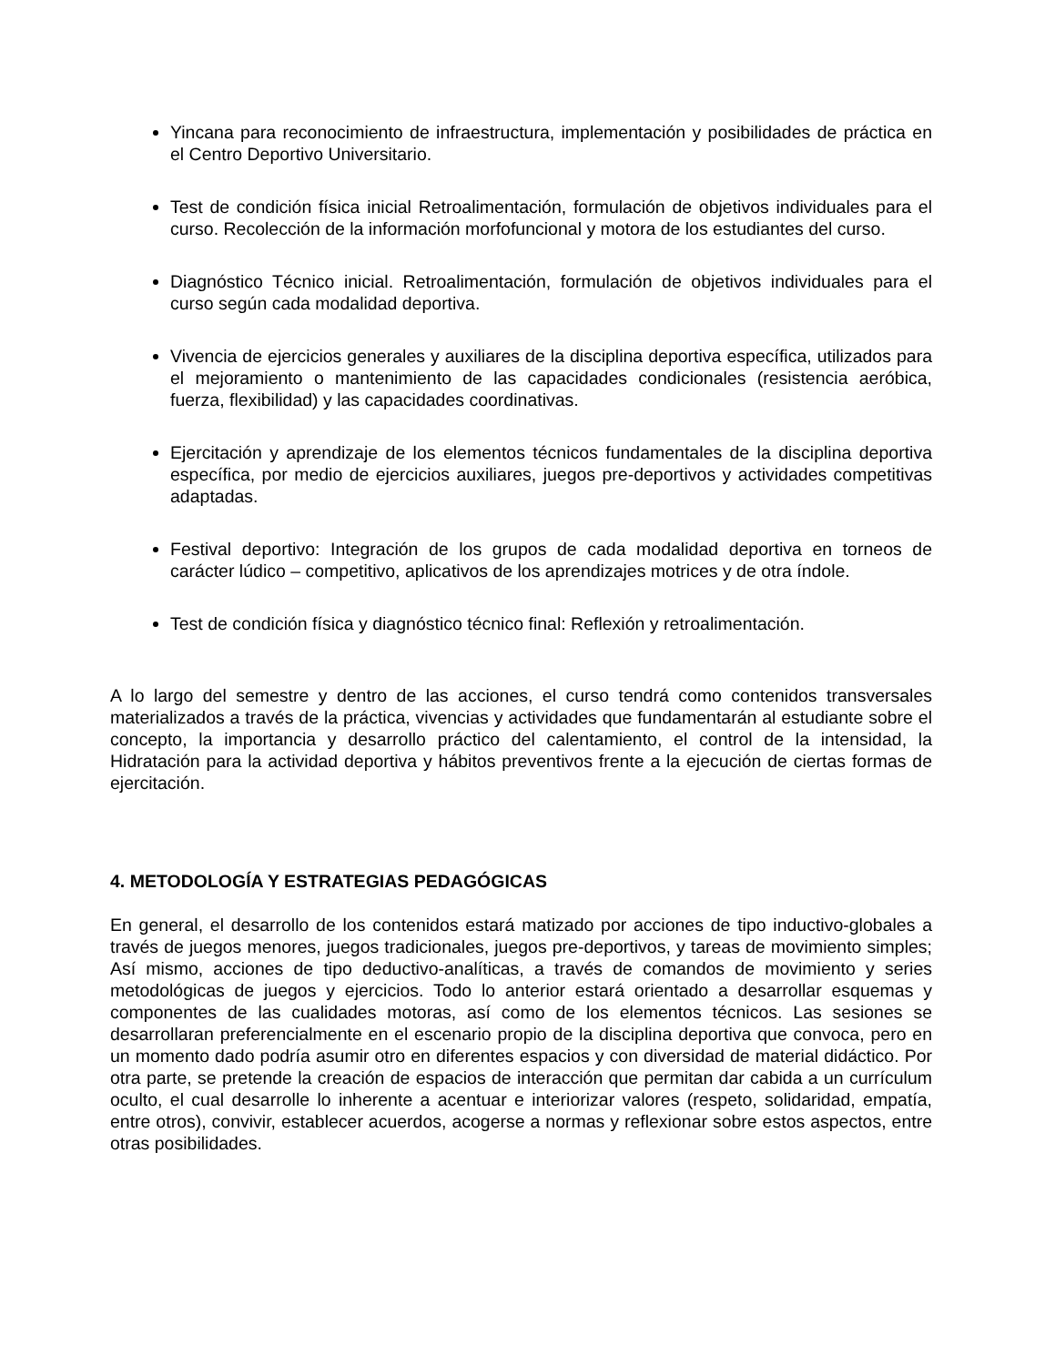Yincana para reconocimiento de infraestructura, implementación y posibilidades de práctica en el Centro Deportivo Universitario.
Test de condición física inicial Retroalimentación, formulación de objetivos individuales para el curso. Recolección de la información morfofuncional y motora de los estudiantes del curso.
Diagnóstico Técnico inicial. Retroalimentación, formulación de objetivos individuales para el curso según cada modalidad deportiva.
Vivencia de ejercicios generales y auxiliares de la disciplina deportiva específica, utilizados para el mejoramiento o mantenimiento de las capacidades condicionales (resistencia aeróbica, fuerza, flexibilidad) y las capacidades coordinativas.
Ejercitación y aprendizaje de los elementos técnicos fundamentales de la disciplina deportiva específica, por medio de ejercicios auxiliares, juegos pre-deportivos y actividades competitivas adaptadas.
Festival deportivo: Integración de los grupos de cada modalidad deportiva en torneos de carácter lúdico – competitivo, aplicativos de los aprendizajes motrices y de otra índole.
Test de condición física y diagnóstico técnico final: Reflexión y retroalimentación.
A lo largo del semestre y dentro de las acciones, el curso tendrá como contenidos transversales materializados a través de la práctica, vivencias y actividades que fundamentarán al estudiante sobre el concepto, la importancia y desarrollo práctico del calentamiento, el control de la intensidad, la Hidratación para la actividad deportiva y hábitos preventivos frente a la ejecución de ciertas formas de ejercitación.
4. METODOLOGÍA Y ESTRATEGIAS PEDAGÓGICAS
En general, el desarrollo de los contenidos estará matizado por acciones de tipo inductivo-globales a través de juegos menores, juegos tradicionales, juegos pre-deportivos, y tareas de movimiento simples; Así mismo, acciones de tipo deductivo-analíticas, a través de comandos de movimiento y series metodológicas de juegos y ejercicios. Todo lo anterior estará orientado a desarrollar esquemas y componentes de las cualidades motoras, así como de los elementos técnicos. Las sesiones se desarrollaran preferencialmente en el escenario propio de la disciplina deportiva que convoca, pero en un momento dado podría asumir otro en diferentes espacios y con diversidad de material didáctico. Por otra parte, se pretende la creación de espacios de interacción que permitan dar cabida a un currículum oculto, el cual desarrolle lo inherente a acentuar e interiorizar valores (respeto, solidaridad, empatía, entre otros), convivir, establecer acuerdos, acogerse a normas y reflexionar sobre estos aspectos, entre otras posibilidades.